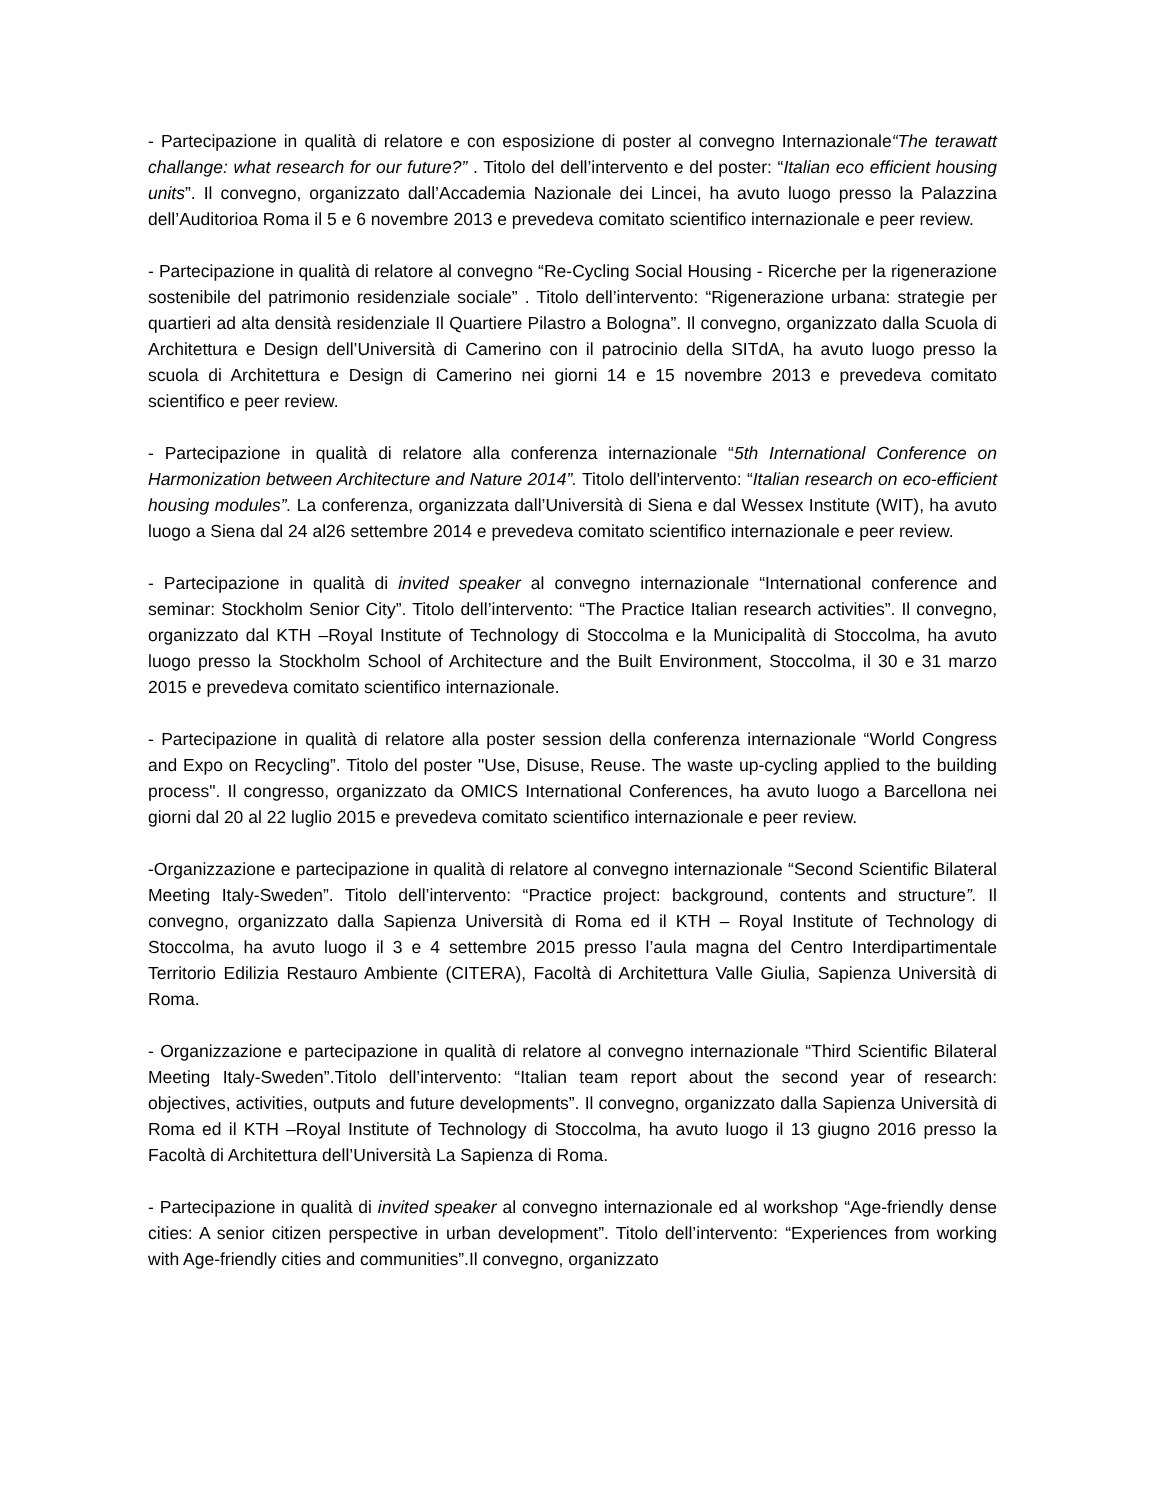- Partecipazione in qualità di relatore e con esposizione di poster al convegno Internazionale“The terawatt challange: what research for our future?” . Titolo del dell’intervento e del poster: “Italian eco efficient housing units”. Il convegno, organizzato dall’Accademia Nazionale dei Lincei, ha avuto luogo presso la Palazzina dell’Auditorioa Roma il 5 e 6 novembre 2013 e prevedeva comitato scientifico internazionale e peer review.
- Partecipazione in qualità di relatore al convegno “Re-Cycling Social Housing - Ricerche per la rigenerazione sostenibile del patrimonio residenziale sociale” . Titolo dell’intervento: “Rigenerazione urbana: strategie per quartieri ad alta densità residenziale Il Quartiere Pilastro a Bologna”. Il convegno, organizzato dalla Scuola di Architettura e Design dell’Università di Camerino con il patrocinio della SITdA, ha avuto luogo presso la scuola di Architettura e Design di Camerino nei giorni 14 e 15 novembre 2013 e prevedeva comitato scientifico e peer review.
- Partecipazione in qualità di relatore alla conferenza internazionale “5th International Conference on Harmonization between Architecture and Nature 2014”. Titolo dell'intervento: “Italian research on eco-efficient housing modules”. La conferenza, organizzata dall’Università di Siena e dal Wessex Institute (WIT), ha avuto luogo a Siena dal 24 al26 settembre 2014 e prevedeva comitato scientifico internazionale e peer review.
- Partecipazione in qualità di invited speaker al convegno internazionale “International conference and seminar: Stockholm Senior City”. Titolo dell’intervento: “The Practice Italian research activities”. Il convegno, organizzato dal KTH –Royal Institute of Technology di Stoccolma e la Municipalità di Stoccolma, ha avuto luogo presso la Stockholm School of Architecture and the Built Environment, Stoccolma, il 30 e 31 marzo 2015 e prevedeva comitato scientifico internazionale.
- Partecipazione in qualità di relatore alla poster session della conferenza internazionale “World Congress and Expo on Recycling”. Titolo del poster "Use, Disuse, Reuse. The waste up-cycling applied to the building process". Il congresso, organizzato da OMICS International Conferences, ha avuto luogo a Barcellona nei giorni dal 20 al 22 luglio 2015 e prevedeva comitato scientifico internazionale e peer review.
-Organizzazione e partecipazione in qualità di relatore al convegno internazionale “Second Scientific Bilateral Meeting Italy-Sweden”. Titolo dell’intervento: “Practice project: background, contents and structure”. Il convegno, organizzato dalla Sapienza Università di Roma ed il KTH – Royal Institute of Technology di Stoccolma, ha avuto luogo il 3 e 4 settembre 2015 presso l’aula magna del Centro Interdipartimentale Territorio Edilizia Restauro Ambiente (CITERA), Facoltà di Architettura Valle Giulia, Sapienza Università di Roma.
- Organizzazione e partecipazione in qualità di relatore al convegno internazionale “Third Scientific Bilateral Meeting Italy-Sweden”.Titolo dell’intervento: “Italian team report about the second year of research: objectives, activities, outputs and future developments”. Il convegno, organizzato dalla Sapienza Università di Roma ed il KTH –Royal Institute of Technology di Stoccolma, ha avuto luogo il 13 giugno 2016 presso la Facoltà di Architettura dell’Università La Sapienza di Roma.
- Partecipazione in qualità di invited speaker al convegno internazionale ed al workshop “Age-friendly dense cities: A senior citizen perspective in urban development”. Titolo dell’intervento: “Experiences from working with Age-friendly cities and communities”.Il convegno, organizzato